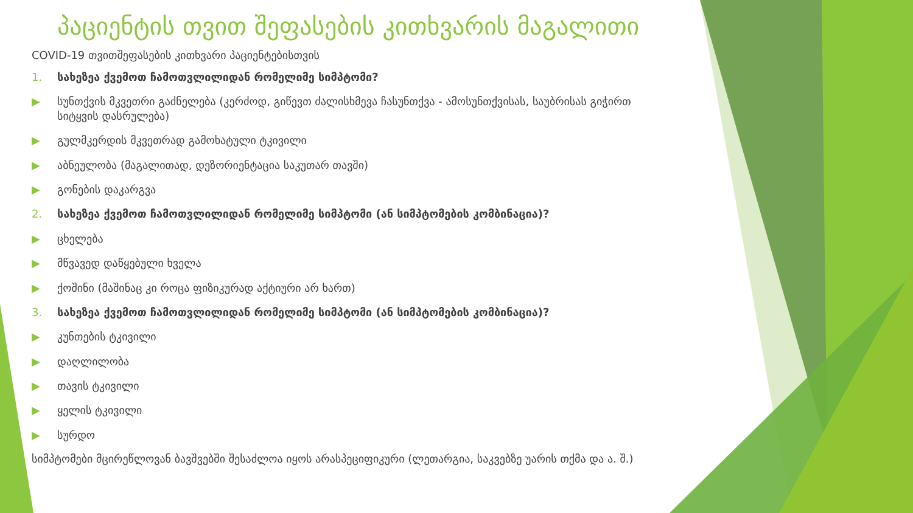პაციენტის თვით შეფასების კითხვარის მაგალითი
COVID-19 თვითშეფასების კითხვარი პაციენტებისთვის
1. სახეზეა ქვემოთ ჩამოთვლილიდან რომელიმე სიმპტომი?
▶ სუნთქვის მკვეთრი გაძნელება (კერძოდ, გიწევთ ძალისხმევა ჩასუნთქვა - ამოსუნთქვისას, საუბრისას გიჭირთ სიტყვის დასრულება)
▶ გულმკერდის მკვეთრად გამოხატული ტკივილი
▶ აბნეულობა (მაგალითად, დეზორიენტაცია საკუთარ თავში)
▶ გონების დაკარგვა
2. სახეზეა ქვემოთ ჩამოთვლილიდან რომელიმე სიმპტომი (ან სიმპტომების კომბინაცია)?
▶ ცხელება
▶ მწვავედ დაწყებული ხველა
▶ ქოშინი (მაშინაც კი როცა ფიზიკურად აქტიური არ ხართ)
3. სახეზეა ქვემოთ ჩამოთვლილიდან რომელიმე სიმპტომი (ან სიმპტომების კომბინაცია)?
▶ კუნთების ტკივილი
▶ დაღლილობა
▶ თავის ტკივილი
▶ ყელის ტკივილი
▶ სურდო
სიმპტომები მცირეწლოვან ბავშვებში შესაძლოა იყოს არასპეციფიკური (ლეთარგია, საკვებზე უარის თქმა და ა. შ.)